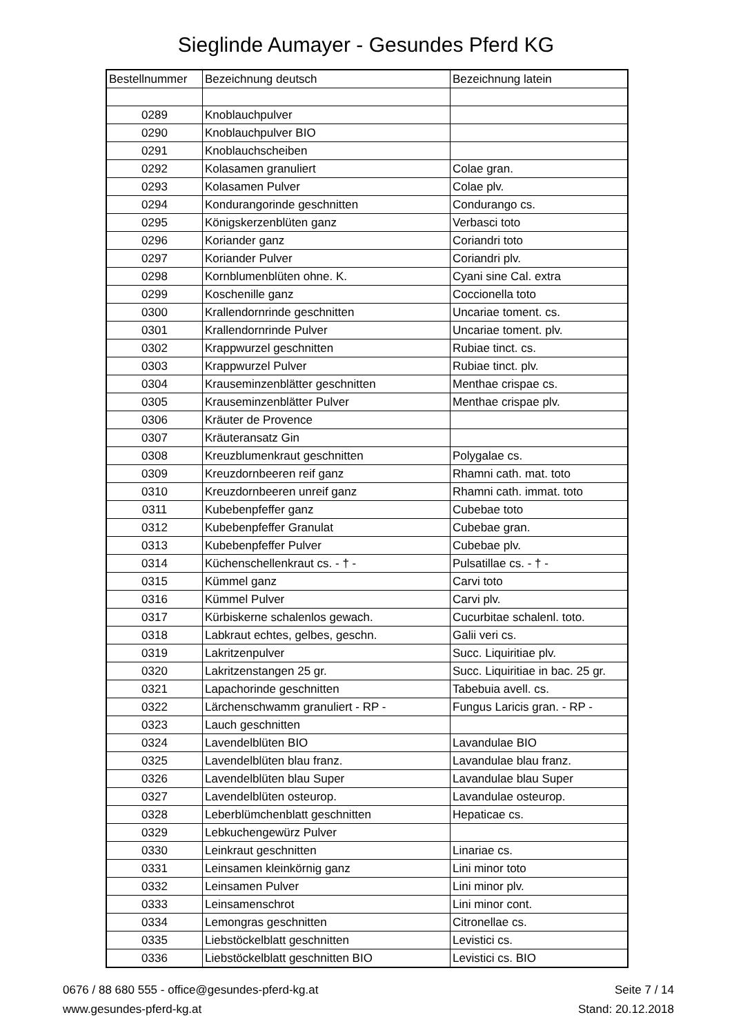Sieglinde Aumayer - Gesundes Pferd KG
| Bestellnummer | Bezeichnung deutsch | Bezeichnung latein |
| --- | --- | --- |
| 0289 | Knoblauchpulver | |
| 0290 | Knoblauchpulver BIO | |
| 0291 | Knoblauchscheiben | |
| 0292 | Kolasamen granuliert | Colae gran. |
| 0293 | Kolasamen Pulver | Colae plv. |
| 0294 | Kondurangorinde geschnitten | Condurango cs. |
| 0295 | Königskerzenblüten ganz | Verbasci toto |
| 0296 | Koriander ganz | Coriandri toto |
| 0297 | Koriander Pulver | Coriandri plv. |
| 0298 | Kornblumenblüten ohne. K. | Cyani sine Cal. extra |
| 0299 | Koschenille ganz | Coccionella toto |
| 0300 | Krallendornrinde geschnitten | Uncariae toment. cs. |
| 0301 | Krallendornrinde Pulver | Uncariae toment. plv. |
| 0302 | Krappwurzel geschnitten | Rubiae tinct. cs. |
| 0303 | Krappwurzel Pulver | Rubiae tinct. plv. |
| 0304 | Krauseminzenblätter geschnitten | Menthae crispae cs. |
| 0305 | Krauseminzenblätter Pulver | Menthae crispae plv. |
| 0306 | Kräuter de Provence | |
| 0307 | Kräuteransatz Gin | |
| 0308 | Kreuzblumenkraut geschnitten | Polygalae cs. |
| 0309 | Kreuzdornbeeren reif ganz | Rhamni cath. mat. toto |
| 0310 | Kreuzdornbeeren unreif ganz | Rhamni cath. immat. toto |
| 0311 | Kubebenpfeffer ganz | Cubebae toto |
| 0312 | Kubebenpfeffer Granulat | Cubebae gran. |
| 0313 | Kubebenpfeffer Pulver | Cubebae plv. |
| 0314 | Küchenschellenkraut cs. - † - | Pulsatillae cs. - † - |
| 0315 | Kümmel ganz | Carvi toto |
| 0316 | Kümmel Pulver | Carvi plv. |
| 0317 | Kürbiskerne schalenlos gewach. | Cucurbitae schalenl. toto. |
| 0318 | Labkraut echtes, gelbes, geschn. | Galii veri cs. |
| 0319 | Lakritzenpulver | Succ. Liquiritiae plv. |
| 0320 | Lakritzenstangen 25 gr. | Succ. Liquiritiae in bac. 25 gr. |
| 0321 | Lapachorinde geschnitten | Tabebuia avell. cs. |
| 0322 | Lärchenschwamm granuliert - RP - | Fungus Laricis gran. - RP - |
| 0323 | Lauch geschnitten | |
| 0324 | Lavendelblüten BIO | Lavandulae BIO |
| 0325 | Lavendelblüten blau franz. | Lavandulae blau franz. |
| 0326 | Lavendelblüten blau Super | Lavandulae blau Super |
| 0327 | Lavendelblüten osteurop. | Lavandulae osteurop. |
| 0328 | Leberblümchenblatt geschnitten | Hepaticae cs. |
| 0329 | Lebkuchengewürz Pulver | |
| 0330 | Leinkraut geschnitten | Linariae cs. |
| 0331 | Leinsamen kleinkörnig ganz | Lini minor toto |
| 0332 | Leinsamen Pulver | Lini minor plv. |
| 0333 | Leinsamenschrot | Lini minor cont. |
| 0334 | Lemongras geschnitten | Citronellae cs. |
| 0335 | Liebstöckelblatt geschnitten | Levistici cs. |
| 0336 | Liebstöckelblatt geschnitten BIO | Levistici cs. BIO |
0676 / 88 680 555 - office@gesundes-pferd-kg.at
www.gesundes-pferd-kg.at
Seite 7 / 14
Stand: 20.12.2018